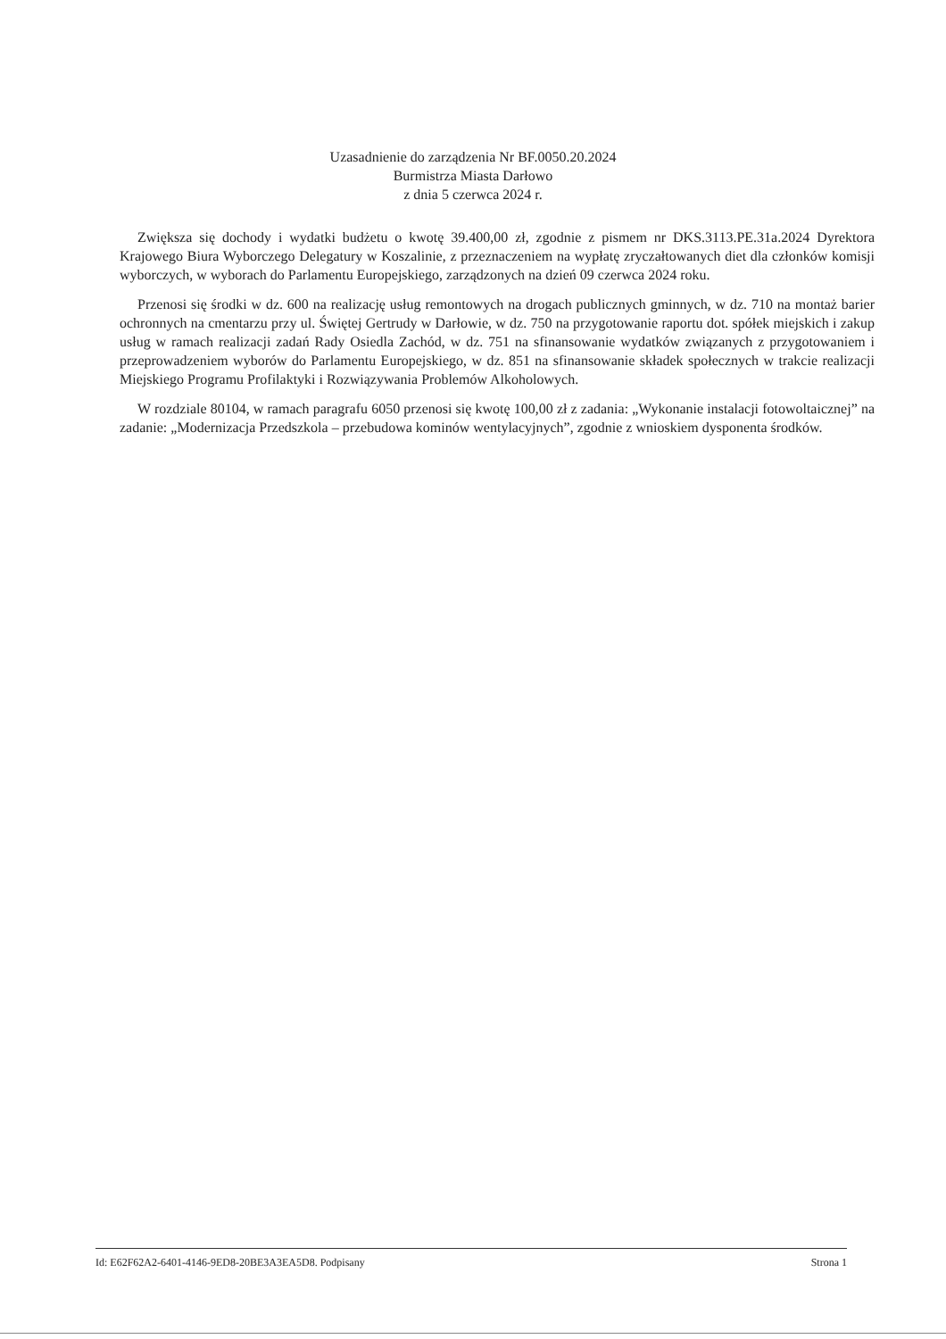Uzasadnienie do zarządzenia Nr BF.0050.20.2024
Burmistrza Miasta Darłowo
z dnia 5 czerwca 2024 r.
Zwiększa się dochody i wydatki budżetu o kwotę 39.400,00 zł, zgodnie z pismem nr DKS.3113.PE.31a.2024 Dyrektora Krajowego Biura Wyborczego Delegatury w Koszalinie, z przeznaczeniem na wypłatę zryczałtowanych diet dla członków komisji wyborczych, w wyborach do Parlamentu Europejskiego, zarządzonych na dzień 09 czerwca 2024 roku.
Przenosi się środki w dz. 600 na realizację usług remontowych na drogach publicznych gminnych, w dz. 710 na montaż barier ochronnych na cmentarzu przy ul. Świętej Gertrudy w Darłowie, w dz. 750 na przygotowanie raportu dot. spółek miejskich i zakup usług w ramach realizacji zadań Rady Osiedla Zachód, w dz. 751 na sfinansowanie wydatków związanych z przygotowaniem i przeprowadzeniem wyborów do Parlamentu Europejskiego, w dz. 851 na sfinansowanie składek społecznych w trakcie realizacji Miejskiego Programu Profilaktyki i Rozwiązywania Problemów Alkoholowych.
W rozdziale 80104, w ramach paragrafu 6050 przenosi się kwotę 100,00 zł z zadania: „Wykonanie instalacji fotowoltaicznej” na zadanie: „Modernizacja Przedszkola – przebudowa kominów wentylacyjnych”, zgodnie z wnioskiem dysponenta środków.
Id: E62F62A2-6401-4146-9ED8-20BE3A3EA5D8. Podpisany Strona 1